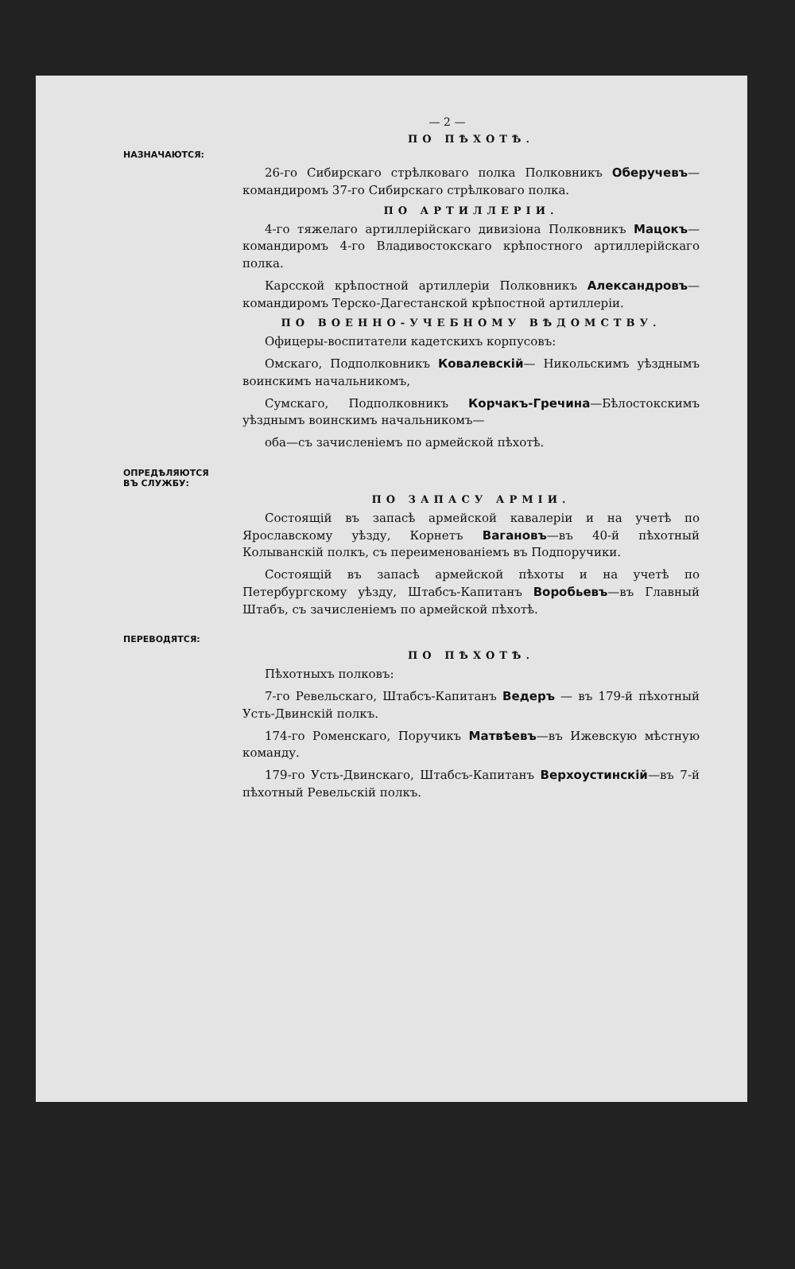— 2 —
ПО ПѢХОТѢ.
НАЗНАЧАЮТСЯ:
26-го Сибирскаго стрѣлковаго полка Полковникъ Оберучевъ—командиромъ 37-го Сибирскаго стрѣлковаго полка.
ПО АРТИЛЛЕРІИ.
4-го тяжелаго артиллерійскаго дивизіона Полковникъ Мацокъ—командиромъ 4-го Владивостокскаго крѣпостного артиллерійскаго полка.
Карсской крѣпостной артиллеріи Полковникъ Александровъ—командиромъ Терско-Дагестанской крѣпостной артиллеріи.
ПО ВОЕННО-УЧЕБНОМУ ВѢДОМСТВУ.
Офицеры-воспитатели кадетскихъ корпусовъ:
Омскаго, Подполковникъ Ковалевскій— Никольскимъ уѣзднымъ воинскимъ начальникомъ,
Сумскаго, Подполковникъ Корчакъ-Гречина—Бѣлостокскимъ уѣзднымъ воинскимъ начальникомъ—
оба—съ зачисленіемъ по армейской пѣхотѣ.
ОПРЕДѢЛЯЮТСЯ
ВЪ СЛУЖБУ:
ПО ЗАПАСУ АРМІИ.
Состоящій въ запасѣ армейской кавалеріи и на учетѣ по Ярославскому уѣзду, Корнетъ Вагановъ—въ 40-й пѣхотный Колыванскій полкъ, съ переименованіемъ въ Подпоручики.
Состоящій въ запасѣ армейской пѣхоты и на учетѣ по Петербургскому уѣзду, Штабсъ-Капитанъ Воробьевъ—въ Главный Штабъ, съ зачисленіемъ по армейской пѣхотѣ.
ПЕРЕВОДЯТСЯ:
ПО ПѢХОТѢ.
Пѣхотныхъ полковъ:
7-го Ревельскаго, Штабсъ-Капитанъ Ведеръ — въ 179-й пѣхотный Усть-Двинскій полкъ.
174-го Роменскаго, Поручикъ Матвѣевъ—въ Ижевскую мѣстную команду.
179-го Усть-Двинскаго, Штабсъ-Капитанъ Верхоустинскій—въ 7-й пѣхотный Ревельскій полкъ.